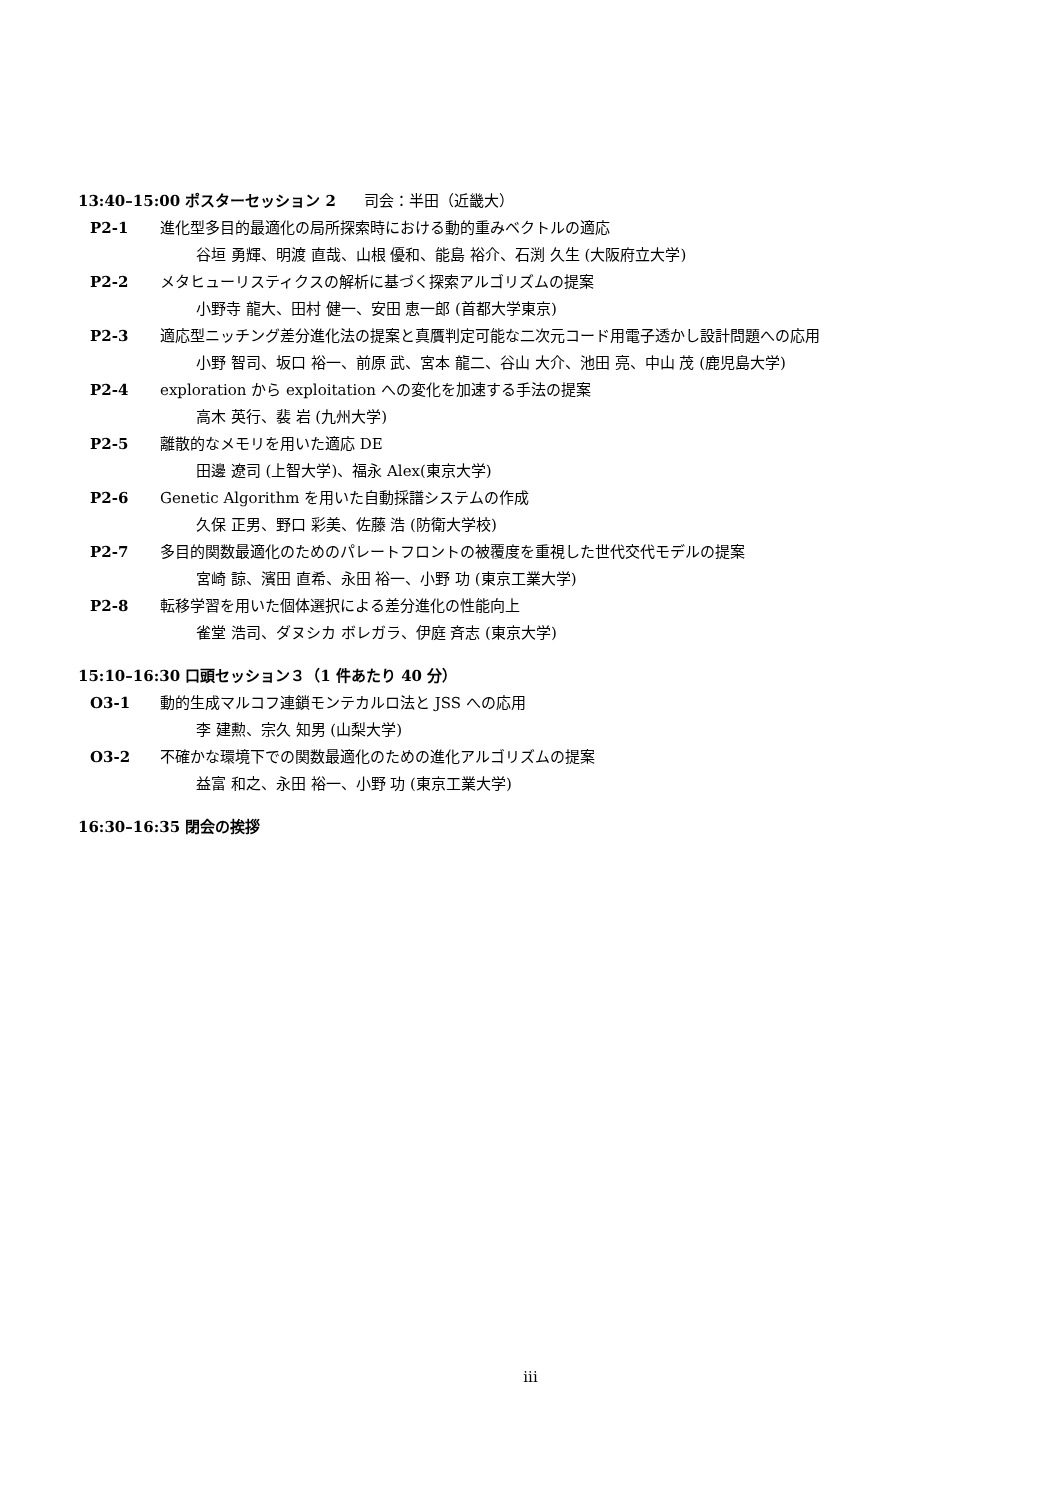13:40–15:00 ポスターセッション 2 司会：半田（近畿大）
P2-1 進化型多目的最適化の局所探索時における動的重みベクトルの適応
谷垣 勇輝、明渡 直哉、山根 優和、能島 裕介、石渕 久生 (大阪府立大学)
P2-2 メタヒューリスティクスの解析に基づく探索アルゴリズムの提案
小野寺 龍大、田村 健一、安田 恵一郎 (首都大学東京)
P2-3 適応型ニッチング差分進化法の提案と真贋判定可能な二次元コード用電子透かし設計問題への応用
小野 智司、坂口 裕一、前原 武、宮本 龍二、谷山 大介、池田 亮、中山 茂 (鹿児島大学)
P2-4 exploration から exploitation への変化を加速する手法の提案
高木 英行、裴 岩 (九州大学)
P2-5 離散的なメモリを用いた適応 DE
田邊 遼司 (上智大学)、福永 Alex(東京大学)
P2-6 Genetic Algorithm を用いた自動採譜システムの作成
久保 正男、野口 彩美、佐藤 浩 (防衛大学校)
P2-7 多目的関数最適化のためのパレートフロントの被覆度を重視した世代交代モデルの提案
宮崎 諒、濱田 直希、永田 裕一、小野 功 (東京工業大学)
P2-8 転移学習を用いた個体選択による差分進化の性能向上
雀堂 浩司、ダヌシカ ボレガラ、伊庭 斉志 (東京大学)
15:10–16:30 口頭セッション３（1 件あたり 40 分）
O3-1 動的生成マルコフ連鎖モンテカルロ法と JSS への応用
李 建勲、宗久 知男 (山梨大学)
O3-2 不確かな環境下での関数最適化のための進化アルゴリズムの提案
益富 和之、永田 裕一、小野 功 (東京工業大学)
16:30–16:35 閉会の挨拶
iii